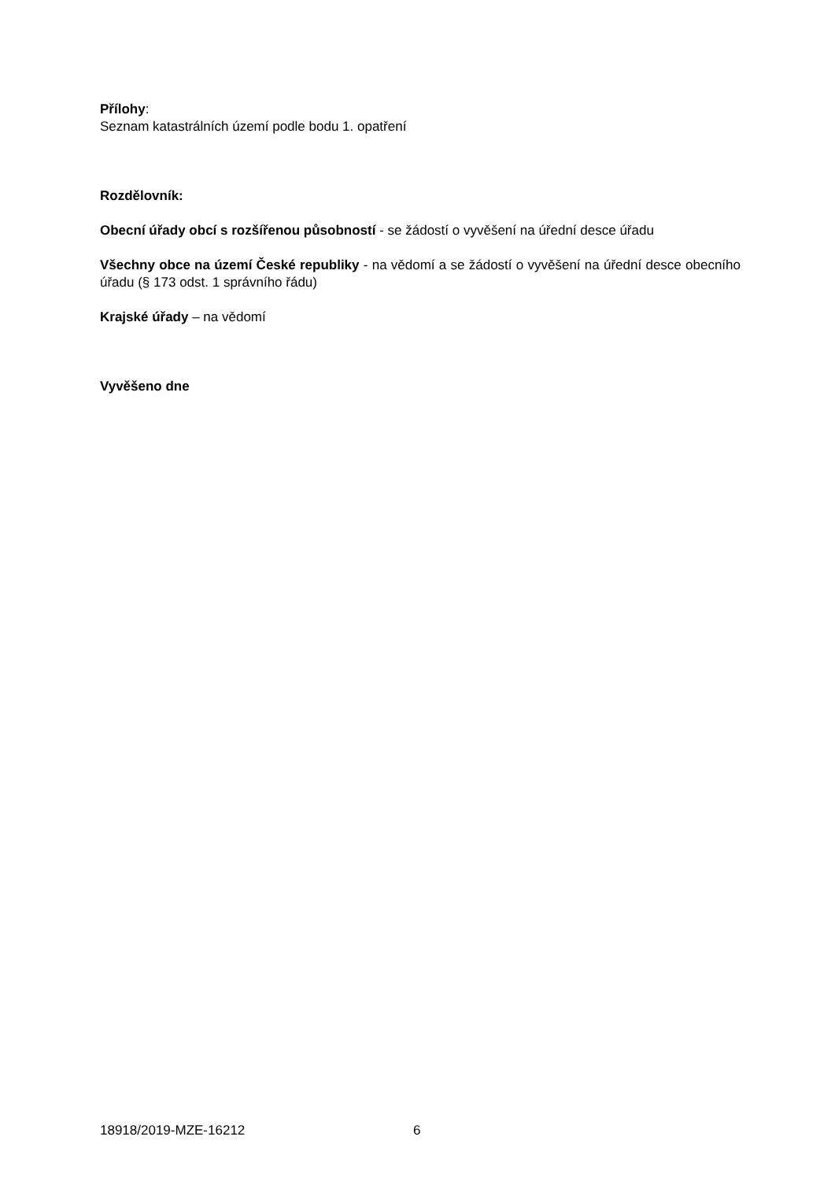Přílohy:
Seznam katastrálních území podle bodu 1. opatření
Rozdělovník:
Obecní úřady obcí s rozšířenou působností - se žádostí o vyvěšení na úřední desce úřadu
Všechny obce na území České republiky - na vědomí a se žádostí o vyvěšení na úřední desce obecního úřadu (§ 173 odst. 1 správního řádu)
Krajské úřady – na vědomí
Vyvěšeno dne
18918/2019-MZE-16212 6